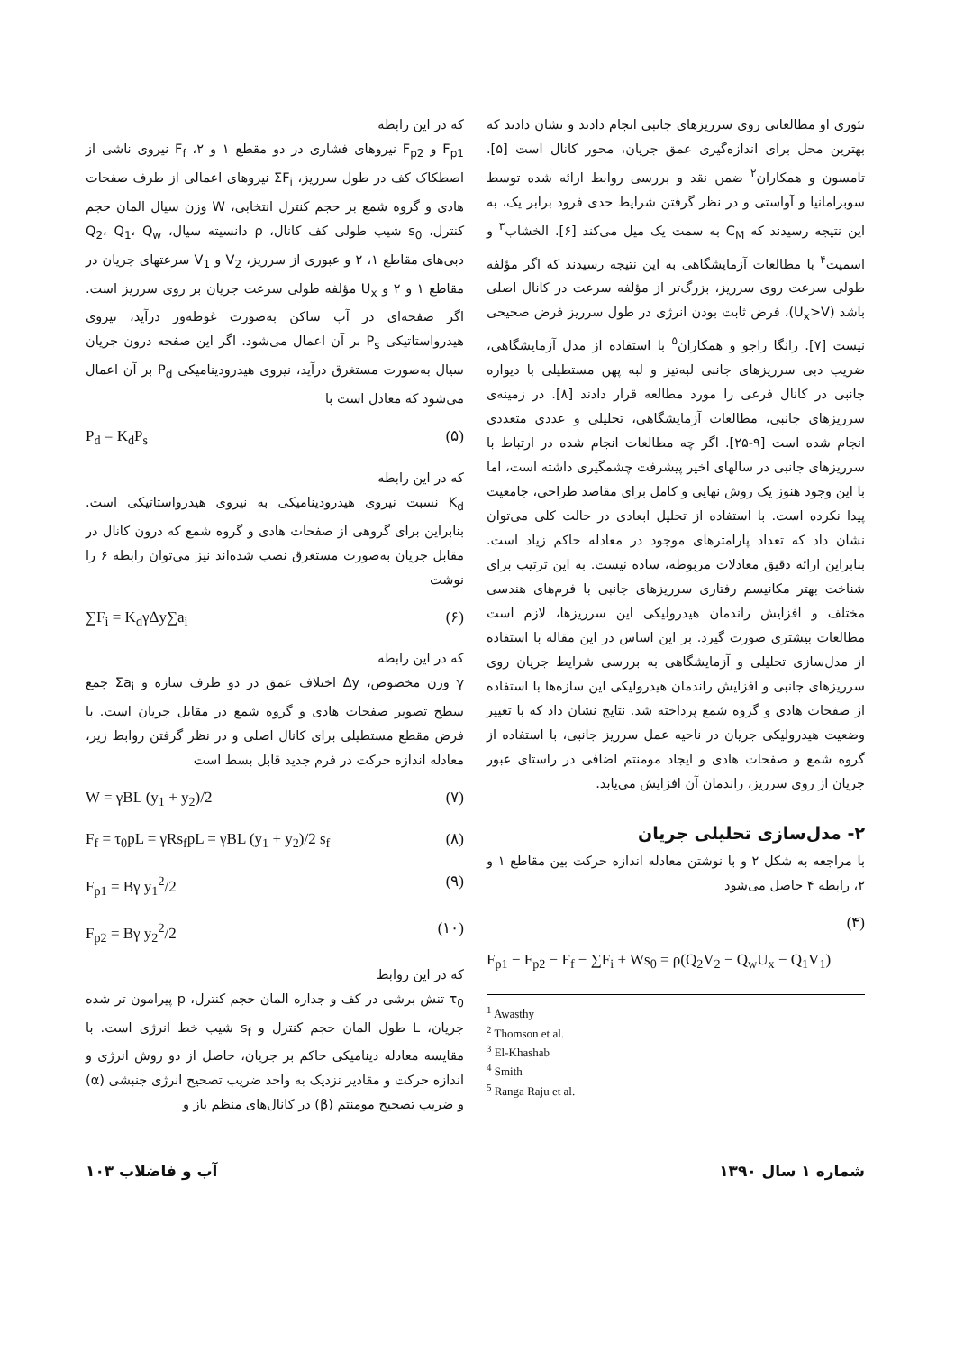تئوری او مطالعاتی روی سرریزهای جانبی انجام دادند و نشان دادند که بهترین محل برای اندازه‌گیری عمق جریان، محور کانال است [۵]. تامسون و همکاران<sup>۲</sup> ضمن نقد و بررسی روابط ارائه شده توسط سوبرامانیا و آواستی و در نظر گرفتن شرایط حدی فرود برابر یک، به این نتیجه رسیدند که C<sub>M</sub> به سمت یک میل می‌کند [۶]. الخشاب<sup>۳</sup> و اسمیت<sup>۴</sup> با مطالعات آزمایشگاهی به این نتیجه رسیدند که اگر مؤلفه طولی سرعت روی سرریز، بزرگ‌تر از مؤلفه سرعت در کانال اصلی باشد (U<sub>x</sub>>V)، فرض ثابت بودن انرژی در طول سرریز فرض صحیحی نیست [۷]. رانگا راجو و همکاران<sup>۵</sup> با استفاده از مدل آزمایشگاهی، ضریب دبی سرریزهای جانبی لبه‌تیز و لبه پهن مستطیلی با دیواره جانبی در کانال فرعی را مورد مطالعه قرار دادند [۸]. در زمینه‌ی سرریزهای جانبی، مطالعات آزمایشگاهی، تحلیلی و عددی متعددی انجام شده است [۹-۲۵]. اگر چه مطالعات انجام شده در ارتباط با سرریزهای جانبی در سالهای اخیر پیشرفت چشمگیری داشته است، اما با این وجود هنوز یک روش نهایی و کامل برای مقاصد طراحی، جامعیت پیدا نکرده است. با استفاده از تحلیل ابعادی در حالت کلی می‌توان نشان داد که تعداد پارامترهای موجود در معادله حاکم زیاد است. بنابراین ارائه دقیق معادلات مربوطه، ساده نیست. به این ترتیب برای شناخت بهتر مکانیسم رفتاری سرریزهای جانبی با فرم‌های هندسی مختلف و افزایش راندمان هیدرولیکی این سرریزها، لازم است مطالعات بیشتری صورت گیرد. بر این اساس در این مقاله با استفاده از مدل‌سازی تحلیلی و آزمایشگاهی به بررسی شرایط جریان روی سرریزهای جانبی و افزایش راندمان هیدرولیکی این سازه‌ها با استفاده از صفحات هادی و گروه شمع پرداخته شد. نتایج نشان داد که با تغییر وضعیت هیدرولیکی جریان در ناحیه عمل سرریز جانبی، با استفاده از گروه شمع و صفحات هادی و ایجاد مومنتم اضافی در راستای عبور جریان از روی سرریز، راندمان آن افزایش می‌یابد.
۲- مدل‌سازی تحلیلی جریان
با مراجعه به شکل ۲ و با نوشتن معادله اندازه حرکت بین مقاطع ۱ و ۲، رابطه ۴ حاصل می‌شود
(۴)
F<sub>p1</sub> − F<sub>p2</sub> − F<sub>f</sub> − ∑F<sub>i</sub> + Ws<sub>0</sub> = ρ(Q<sub>2</sub>V<sub>2</sub> − Q<sub>w</sub>U<sub>x</sub> − Q<sub>1</sub>V<sub>1</sub>)
<sup>1</sup> Awasthy
<sup>2</sup> Thomson et al.
<sup>3</sup> El-Khashab
<sup>4</sup> Smith
<sup>5</sup> Ranga Raju et al.
که در این رابطه
F<sub>p1</sub> و F<sub>p2</sub> نیروهای فشاری در دو مقطع ۱ و ۲، F<sub>f</sub> نیروی ناشی از اصطکاک کف در طول سرریز، ΣF<sub>i</sub> نیروهای اعمالی از طرف صفحات هادی و گروه شمع بر حجم کنترل انتخابی، W وزن سیال المان حجم کنترل، s<sub>0</sub> شیب طولی کف کانال، ρ دانسیته سیال، Q<sub>2</sub>، Q<sub>1</sub>، Q<sub>w</sub> دبی‌های مقاطع ۱، ۲ و عبوری از سرریز، V<sub>2</sub> و V<sub>1</sub> سرعتهای جریان در مقاطع ۱ و ۲ و U<sub>x</sub> مؤلفه طولی سرعت جریان بر روی سرریز است. اگر صفحه‌ای در آب ساکن به‌صورت غوطه‌ور درآید، نیروی هیدرواستاتیکی P<sub>s</sub> بر آن اعمال می‌شود. اگر این صفحه درون جریان سیال به‌صورت مستغرق درآید، نیروی هیدرودینامیکی P<sub>d</sub> بر آن اعمال می‌شود که معادل است با
P<sub>d</sub> = K<sub>d</sub>P<sub>s</sub> (۵)
که در این رابطه
K<sub>d</sub> نسبت نیروی هیدرودینامیکی به نیروی هیدرواستاتیکی است. بنابراین برای گروهی از صفحات هادی و گروه شمع که درون کانال در مقابل جریان به‌صورت مستغرق نصب شده‌اند نیز می‌توان رابطه ۶ را نوشت
∑F<sub>i</sub> = K<sub>d</sub>γΔy∑a<sub>i</sub> (۶)
که در این رابطه
γ وزن مخصوص، Δy اختلاف عمق در دو طرف سازه و Σa<sub>i</sub> جمع سطح تصویر صفحات هادی و گروه شمع در مقابل جریان است. با فرض مقطع مستطیلی برای کانال اصلی و در نظر گرفتن روابط زیر، معادله اندازه حرکت در فرم جدید قابل بسط است
W = γBL (y<sub>1</sub> + y<sub>2</sub>)/2 (۷)
F<sub>f</sub> = τ<sub>0</sub>pL = γRs<sub>f</sub>pL = γBL (y<sub>1</sub> + y<sub>2</sub>)/2 s<sub>f</sub> (۸)
F<sub>p1</sub> = Bγ y<sub>1</sub><sup>2</sup>/2 (۹)
F<sub>p2</sub> = Bγ y<sub>2</sub><sup>2</sup>/2 (۱۰)
که در این روابط
τ<sub>0</sub> تنش برشی در کف و جداره المان حجم کنترل، p پیرامون تر شده جریان، L طول المان حجم کنترل و s<sub>f</sub> شیب خط انرژی است. با مقایسه معادله دینامیکی حاکم بر جریان، حاصل از دو روش انرژی و اندازه حرکت و مقادیر نزدیک به واحد ضریب تصحیح انرژی جنبشی (α) و ضریب تصحیح مومنتم (β) در کانال‌های منظم باز و
شماره ۱ سال ۱۳۹۰ آب و فاضلاب ۱۰۳